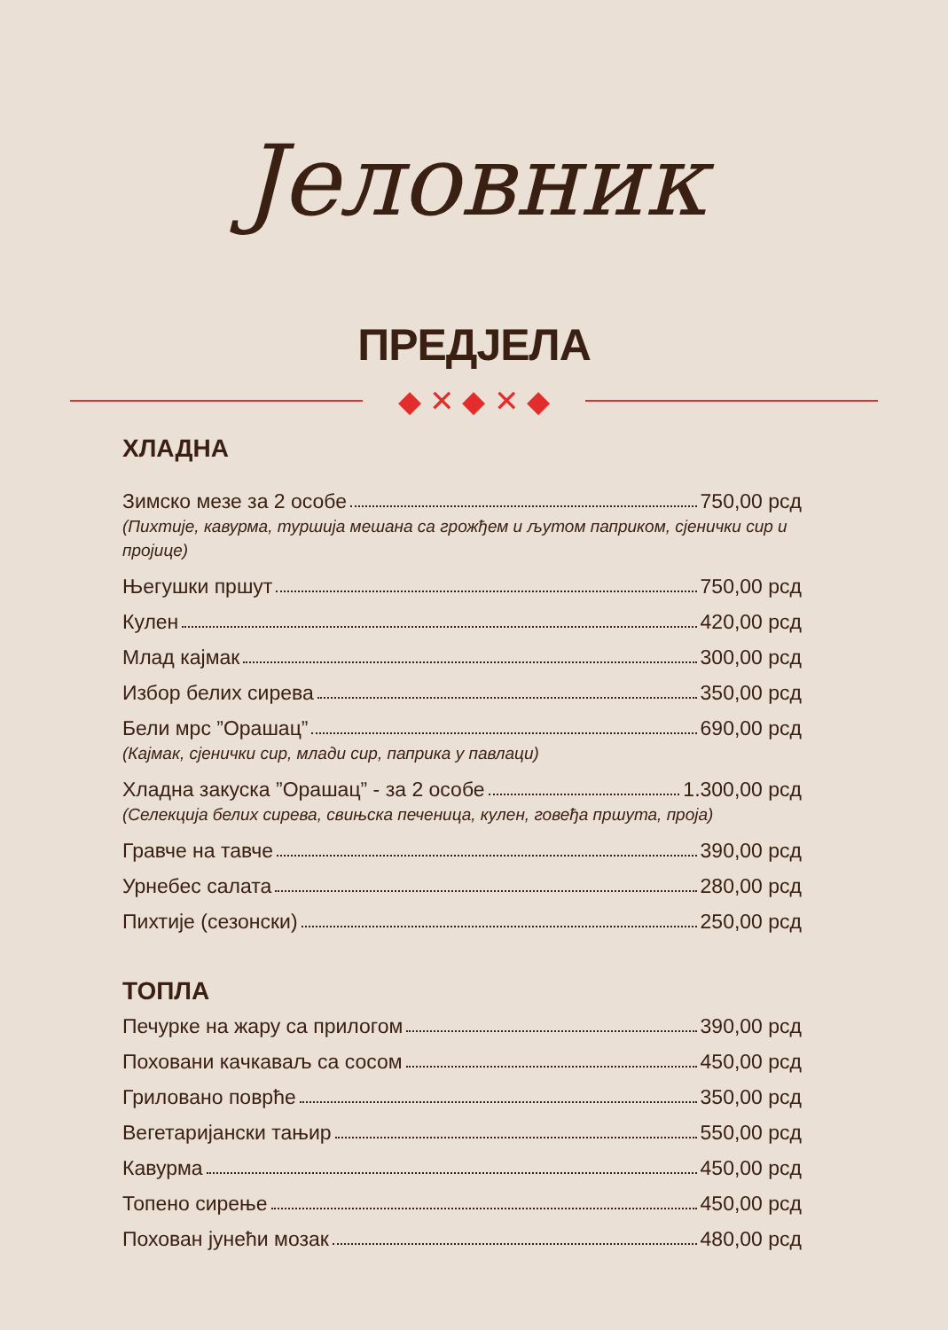Јеловник
ПРЕДЈЕЛА
◆ ✕ ◆ ✕ ◆
ХЛАДНА
Зимско мезе за 2 особе 750,00 рсд
(Пихтије, кавурма, туршија мешана са грожђем и љутом паприком, сјенички сир и пројице)
Његушки пршут 750,00 рсд
Кулен 420,00 рсд
Млад кајмак 300,00 рсд
Избор белих сирева 350,00 рсд
Бели мрс ”Орашац” 690,00 рсд
(Кајмак, сјенички сир, млади сир, паприка у павлаци)
Хладна закуска ”Орашац” - за 2 особе 1.300,00 рсд
(Селекција белих сирева, свињска печеница, кулен, говеђа пршута, проја)
Гравче на тавче 390,00 рсд
Урнебес салата 280,00 рсд
Пихтије (сезонски) 250,00 рсд
ТОПЛА
Печурке на жару са прилогом 390,00 рсд
Поховани качкаваљ са сосом 450,00 рсд
Гриловано поврће 350,00 рсд
Вегетаријански тањир 550,00 рсд
Кавурма 450,00 рсд
Топено сирење 450,00 рсд
Похован јунећи мозак 480,00 рсд